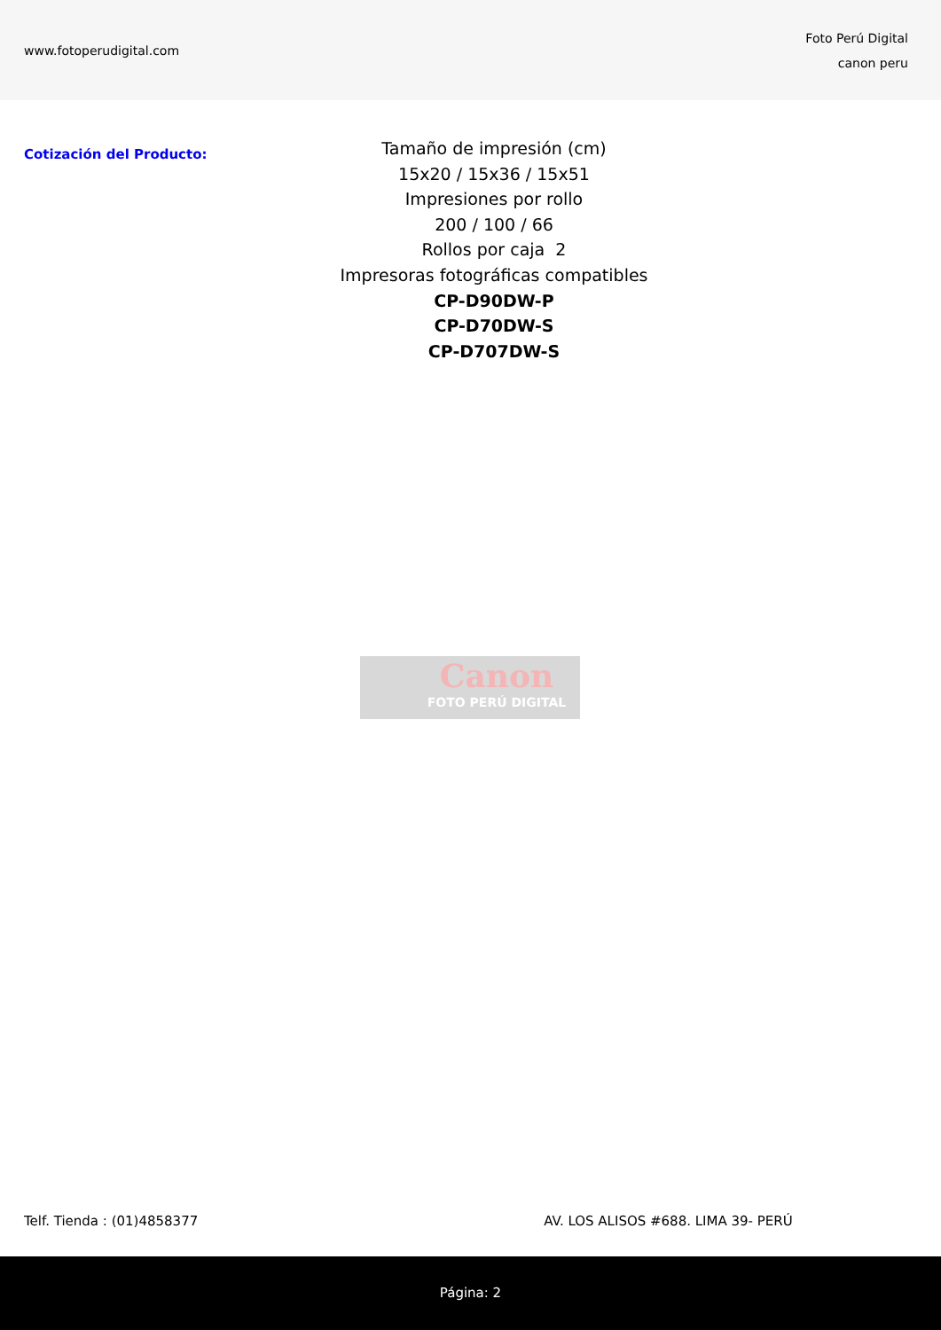www.fotoperudigital.com
Foto Perú Digital
canon peru
Cotización del Producto:
Tamaño de impresión (cm)
15x20 / 15x36 / 15x51
Impresiones por rollo
200 / 100 / 66
Rollos por caja 2
Impresoras fotográficas compatibles
CP-D90DW-P
CP-D70DW-S
CP-D707DW-S
Canon
FOTO PERÚ DIGITAL
Telf. Tienda : (01)4858377 AV. LOS ALISOS #688. LIMA 39- PERÚ
Página: 2